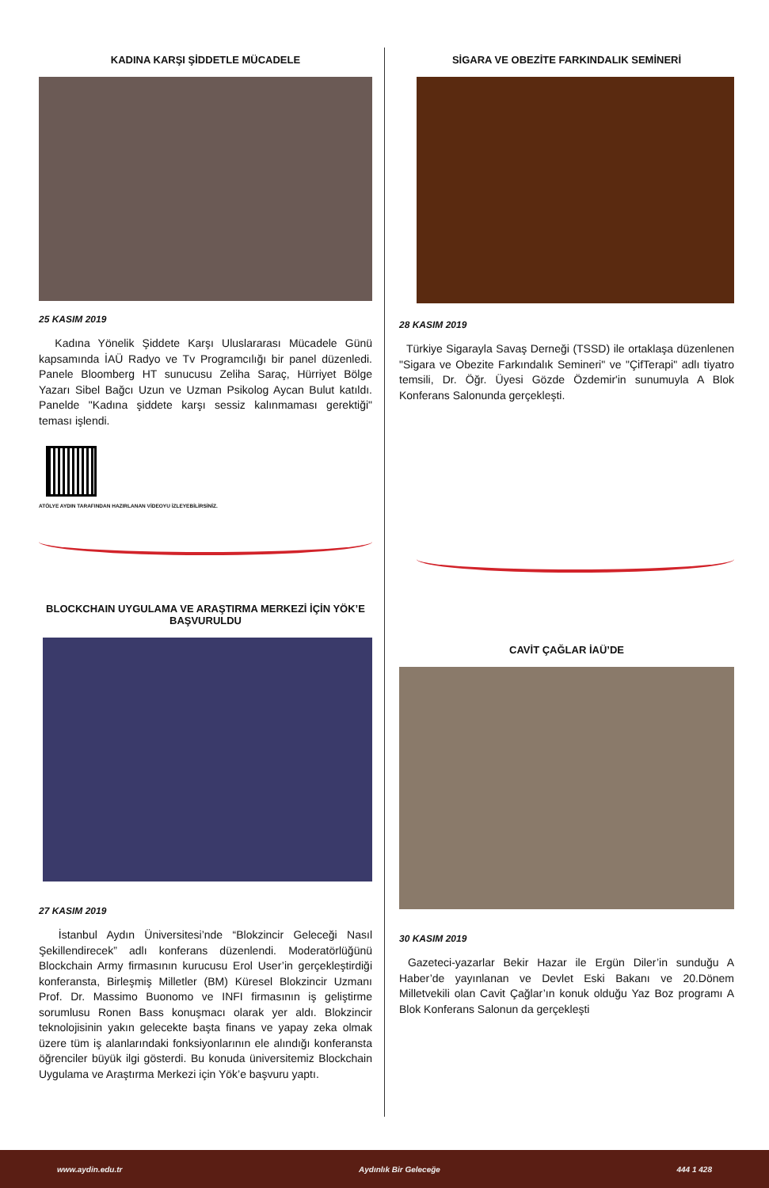KADINA KARŞI ŞİDDETLE MÜCADELE
25 KASIM 2019
Kadına Yönelik Şiddete Karşı Uluslararası Mücadele Günü kapsamında İAÜ Radyo ve Tv Programcılığı bir panel düzenledi. Panele Bloomberg HT sunucusu Zeliha Saraç, Hürriyet Bölge Yazarı Sibel Bağcı Uzun ve Uzman Psikolog Aycan Bulut katıldı. Panelde "Kadına şiddete karşı sessiz kalınmaması gerektiği" teması işlendi.
ATÖLYE AYDIN TARAFINDAN HAZIRLANAN VİDEOYU İZLEYEBİLİRSİNİZ.
BLOCKCHAIN UYGULAMA VE ARAŞTIRMA MERKEZİ İÇİN YÖK’E BAŞVURULDU
27 KASIM 2019
İstanbul Aydın Üniversitesi’nde “Blokzincir Geleceği Nasıl Şekillendirecek” adlı konferans düzenlendi. Moderatörlüğünü Blockchain Army firmasının kurucusu Erol User’in gerçekleştirdiği konferansta, Birleşmiş Milletler (BM) Küresel Blokzincir Uzmanı Prof. Dr. Massimo Buonomo ve INFI firmasının iş geliştirme sorumlusu Ronen Bass konuşmacı olarak yer aldı. Blokzincir teknolojisinin yakın gelecekte başta finans ve yapay zeka olmak üzere tüm iş alanlarındaki fonksiyonlarının ele alındığı konferansta öğrenciler büyük ilgi gösterdi. Bu konuda üniversitemiz Blockchain Uygulama ve Araştırma Merkezi için Yök’e başvuru yaptı.
SİGARA VE OBEZİTE FARKINDALIK SEMİNERİ
28 KASIM 2019
Türkiye Sigarayla Savaş Derneği (TSSD) ile ortaklaşa düzenlenen "Sigara ve Obezite Farkındalık Semineri" ve "ÇifTerapi" adlı tiyatro temsili, Dr. Öğr. Üyesi Gözde Özdemir'in sunumuyla A Blok Konferans Salonunda gerçekleşti.
CAVİT ÇAĞLAR İAÜ’DE
30 KASIM 2019
Gazeteci-yazarlar Bekir Hazar ile Ergün Diler’in sunduğu A Haber’de yayınlanan ve Devlet Eski Bakanı ve 20.Dönem Milletvekili olan Cavit Çağlar’ın konuk olduğu Yaz Boz programı A Blok Konferans Salonun da gerçekleşti
www.aydin.edu.tr Aydınlık Bir Geleceğe 444 1 428